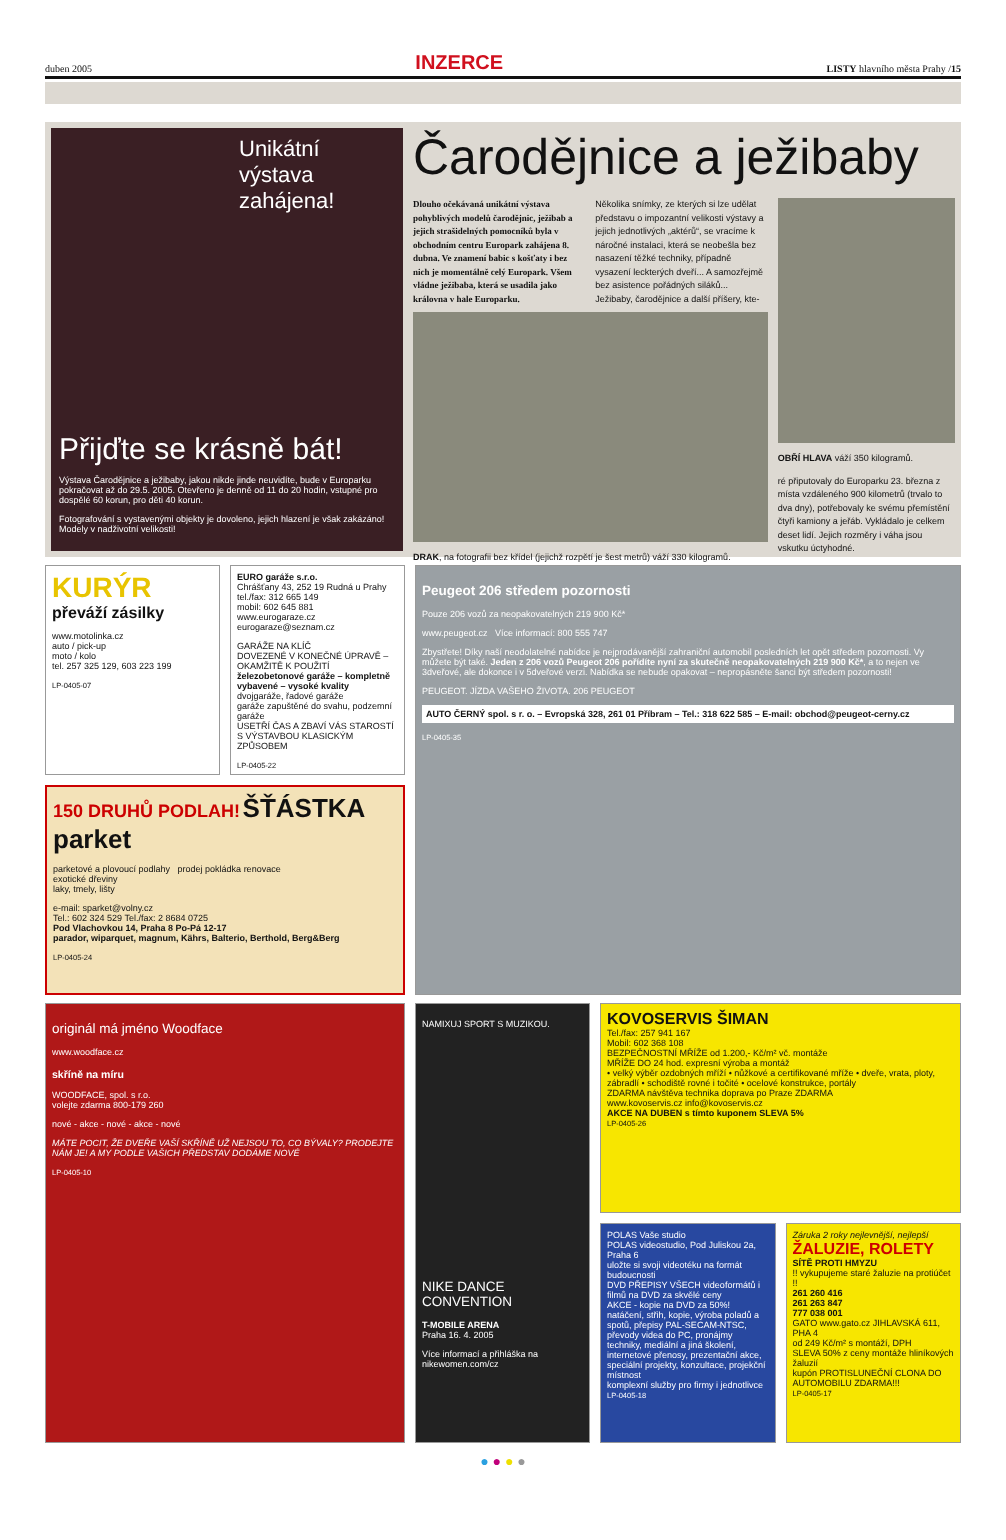duben 2005 INZERCE LISTY hlavního města Prahy /15
Unikátní výstava zahájena!
Přijďte se krásně bát!
Výstava Čarodějnice a ježibaby, jakou nikde jinde neuvidíte, bude v Europarku pokračovat až do 29.5. 2005. Otevřeno je denně od 11 do 20 hodin, vstupné pro dospělé 60 korun, pro děti 40 korun.
Fotografování s vystavenými objekty je dovoleno, jejich hlazení je však zakázáno! Modely v nadživotní velikosti!
Čarodějnice a ježibaby
Dlouho očekávaná unikátní výstava pohyblivých modelů čarodějnic, ježibab a jejich strašidelných pomocníků byla v obchodním centru Europark zahájena 8. dubna. Ve znamení babic s košťaty i bez nich je momentálně celý Europark. Všem vládne ježibaba, která se usadila jako královna v hale Europarku.
Několika snímky, ze kterých si lze udělat představu o impozantní velikosti výstavy a jejich jednotlivých „aktérů“, se vracíme k náročné instalaci, která se neobešla bez nasazení těžké techniky, případně vysazení leckterých dveří... A samozřejmě bez asistence pořádných siláků...
Ježibaby, čarodějnice a další příšery, kte-
DRAK, na fotografii bez křídel (jejichž rozpětí je šest metrů) váží 330 kilogramů.
OBŘÍ HLAVA váží 350 kilogramů.
ré připutovaly do Europarku 23. března z místa vzdáleného 900 kilometrů (trvalo to dva dny), potřebovaly ke svému přemístění čtyři kamiony a jeřáb. Vykládalo je celkem deset lidí. Jejich rozměry i váha jsou vskutku úctyhodné.
KURÝR
převáží zásilky
www.motolinka.cz
auto / pick-up
moto / kolo
tel. 257 325 129, 603 223 199
LP-0405-07
EURO garáže s.r.o.
Chrášťany 43, 252 19 Rudná u Prahy
tel./fax: 312 665 149
mobil: 602 645 881
www.eurogaraze.cz
eurogaraze@seznam.cz
GARÁŽE NA KLÍČ
DOVEZENÉ V KONEČNÉ ÚPRAVĚ – OKAMŽITĚ K POUŽITÍ
železobetonové garáže – kompletně vybavené – vysoké kvality
dvojgaráže, řadové garáže
garáže zapuštěné do svahu, podzemní garáže
USETŘÍ ČAS A ZBAVÍ VÁS STAROSTÍ S VÝSTAVBOU KLASICKÝM ZPŮSOBEM
LP-0405-22
Peugeot 206 středem pozornosti
Pouze 206 vozů za neopakovatelných 219 900 Kč*
www.peugeot.cz Více informací: 800 555 747
Zbystřete! Díky naší neodolatelné nabídce je nejprodávanější zahraniční automobil posledních let opět středem pozornosti. Vy můžete být také. Jeden z 206 vozů Peugeot 206 pořídíte nyní za skutečně neopakovatelných 219 900 Kč*, a to nejen ve 3dveřové, ale dokonce i v 5dveřové verzi. Nabídka se nebude opakovat – nepropásněte šanci být středem pozornosti!
PEUGEOT. JÍZDA VAŠEHO ŽIVOTA. 206 PEUGEOT
AUTO ČERNÝ spol. s r. o. – Evropská 328, 261 01 Příbram – Tel.: 318 622 585 – E-mail: obchod@peugeot-cerny.cz
LP-0405-35
150 DRUHŮ PODLAH! ŠŤÁSTKA parket
parketové a plovoucí podlahy prodej pokládka renovace
exotické dřeviny
laky, tmely, lišty
e-mail: sparket@volny.cz
Tel.: 602 324 529 Tel./fax: 2 8684 0725
Pod Vlachovkou 14, Praha 8 Po-Pá 12-17
parador, wiparquet, magnum, Kährs, Balterio, Berthold, Berg&Berg
LP-0405-24
originál má jméno Woodface
www.woodface.cz
skříně na míru
WOODFACE, spol. s r.o.
volejte zdarma 800-179 260
nové - akce - nové - akce - nové
MÁTE POCIT, ŽE DVEŘE VAŠÍ SKŘÍNĚ UŽ NEJSOU TO, CO BÝVALY? PRODEJTE NÁM JE! A MY PODLE VAŠICH PŘEDSTAV DODÁME NOVÉ
LP-0405-10
NAMIXUJ SPORT S MUZIKOU.
NIKE DANCE CONVENTION
T-MOBILE ARENA
Praha 16. 4. 2005
Více informací a přihláška na nikewomen.com/cz
KOVOSERVIS ŠIMAN
Tel./fax: 257 941 167
Mobil: 602 368 108
BEZPEČNOSTNÍ MŘÍŽE od 1.200,- Kč/m² vč. montáže
MŘÍŽE DO 24 hod. expresní výroba a montáž
• velký výběr ozdobných mříží • nůžkové a certifikované mříže • dveře, vrata, ploty, zábradlí • schodiště rovné i točité • ocelové konstrukce, portály
ZDARMA návštěva technika doprava po Praze ZDARMA
www.kovoservis.cz info@kovoservis.cz
AKCE NA DUBEN s tímto kuponem SLEVA 5%
LP-0405-26
POLAS Vaše studio
POLAS videostudio, Pod Juliskou 2a, Praha 6
uložte si svoji videotéku na formát budoucnosti
DVD PŘEPISY VŠECH videoformátů i filmů na DVD za skvělé ceny
AKCE - kopie na DVD za 50%!
natáčení, střih, kopie, výroba poladů a spotů, přepisy PAL-SECAM-NTSC, převody videa do PC, pronájmy techniky, mediální a jiná školení, internetové přenosy, prezentační akce, speciální projekty, konzultace, projekční místnost
komplexní služby pro firmy i jednotlivce
LP-0405-18
Záruka 2 roky nejlevnější, nejlepší
ŽALUZIE, ROLETY
SÍTĚ PROTI HMYZU
!! vykupujeme staré žaluzie na protiúčet !!
261 260 416
261 263 847
777 038 001
GATO www.gato.cz JIHLAVSKÁ 611, PHA 4
od 249 Kč/m² s montáží, DPH
SLEVA 50% z ceny montáže hliníkových žaluzií
kupón PROTISLUNEČNÍ CLONA DO AUTOMOBILU ZDARMA!!!
LP-0405-17
● ● ● ●